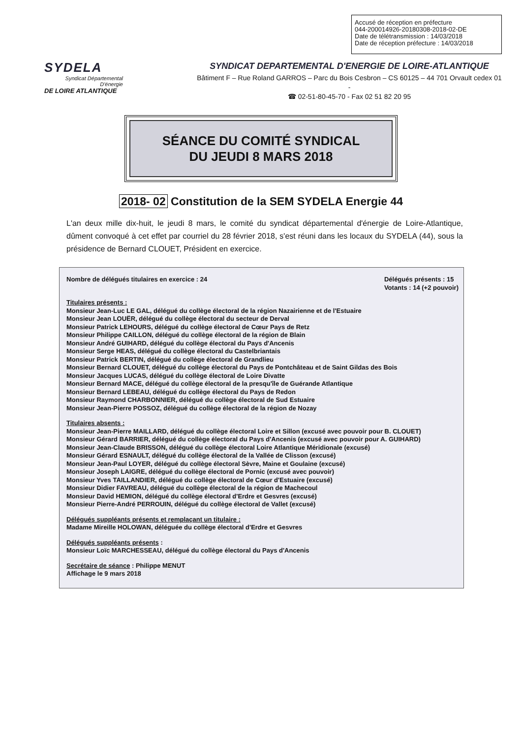Accusé de réception en préfecture
044-200014926-20180308-2018-02-DE
Date de télétransmission : 14/03/2018
Date de réception préfecture : 14/03/2018
SYDELA
Syndicat Départemental D'énergie
DE LOIRE ATLANTIQUE
SYNDICAT DEPARTEMENTAL D'ENERGIE DE LOIRE-ATLANTIQUE
Bâtiment F – Rue Roland GARROS – Parc du Bois Cesbron – CS 60125 – 44 701 Orvault cedex 01 -
☎ 02-51-80-45-70 - Fax 02 51 82 20 95
SÉANCE DU COMITÉ SYNDICAL
DU JEUDI 8 MARS 2018
2018- 02 Constitution de la SEM SYDELA Energie 44
L'an deux mille dix-huit, le jeudi 8 mars, le comité du syndicat départemental d'énergie de Loire-Atlantique, dûment convoqué à cet effet par courriel du 28 février 2018, s'est réuni dans les locaux du SYDELA (44), sous la présidence de Bernard CLOUET, Président en exercice.
Nombre de délégués titulaires en exercice : 24
Délégués présents : 15
Votants : 14 (+2 pouvoir)
Titulaires présents :
Monsieur Jean-Luc LE GAL, délégué du collège électoral de la région Nazairienne et de l'Estuaire
Monsieur Jean LOUËR, délégué du collège électoral du secteur de Derval
Monsieur Patrick LEHOURS, délégué du collège électoral de Cœur Pays de Retz
Monsieur Philippe CAILLON, délégué du collège électoral de la région de Blain
Monsieur André GUIHARD, délégué du collège électoral du Pays d'Ancenis
Monsieur Serge HEAS, délégué du collège électoral du Castelbriantais
Monsieur Patrick BERTIN, délégué du collège électoral de Grandlieu
Monsieur Bernard CLOUET, délégué du collège électoral du Pays de Pontchâteau et de Saint Gildas des Bois
Monsieur Jacques LUCAS, délégué du collège électoral de Loire Divatte
Monsieur Bernard MACE, délégué du collège électoral de la presqu'île de Guérande Atlantique
Monsieur Bernard LEBEAU, délégué du collège électoral du Pays de Redon
Monsieur Raymond CHARBONNIER, délégué du collège électoral de Sud Estuaire
Monsieur Jean-Pierre POSSOZ, délégué du collège électoral de la région de Nozay
Titulaires absents :
Monsieur Jean-Pierre MAILLARD, délégué du collège électoral Loire et Sillon (excusé avec pouvoir pour B. CLOUET)
Monsieur Gérard BARRIER, délégué du collège électoral du Pays d'Ancenis (excusé avec pouvoir pour A. GUIHARD)
Monsieur Jean-Claude BRISSON, délégué du collège électoral Loire Atlantique Méridionale (excusé)
Monsieur Gérard ESNAULT, délégué du collège électoral de la Vallée de Clisson (excusé)
Monsieur Jean-Paul LOYER, délégué du collège électoral Sèvre, Maine et Goulaine (excusé)
Monsieur Joseph LAIGRE, délégué du collège électoral de Pornic (excusé avec pouvoir)
Monsieur Yves TAILLANDIER, délégué du collège électoral de Cœur d'Estuaire (excusé)
Monsieur Didier FAVREAU, délégué du collège électoral de la région de Machecoul
Monsieur David HEMION, délégué du collège électoral d'Erdre et Gesvres (excusé)
Monsieur Pierre-André PERROUIN, délégué du collège électoral de Vallet (excusé)
Délégués suppléants présents et remplaçant un titulaire :
Madame Mireille HOLOWAN, déléguée du collège électoral d'Erdre et Gesvres
Délégués suppléants présents :
Monsieur Loïc MARCHESSEAU, délégué du collège électoral du Pays d'Ancenis
Secrétaire de séance : Philippe MENUT
Affichage le 9 mars 2018